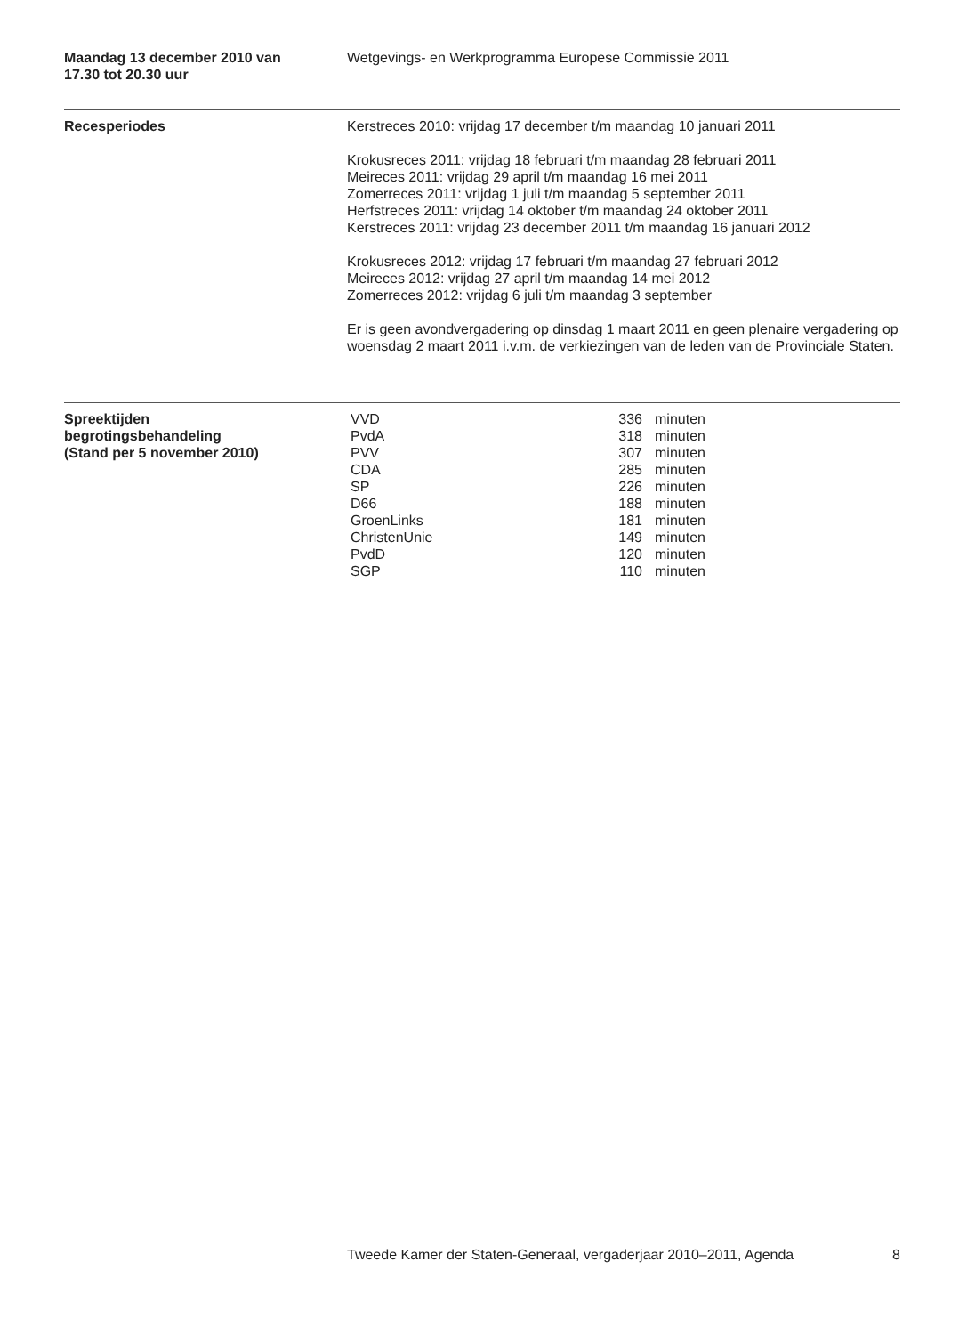Maandag 13 december 2010 van
17.30 tot 20.30 uur
Wetgevings- en Werkprogramma Europese Commissie 2011
Recesperiodes Kerstreces 2010: vrijdag 17 december t/m maandag 10 januari 2011
Krokusreces 2011: vrijdag 18 februari t/m maandag 28 februari 2011
Meireces 2011: vrijdag 29 april t/m maandag 16 mei 2011
Zomerreces 2011: vrijdag 1 juli t/m maandag 5 september 2011
Herfstreces 2011: vrijdag 14 oktober t/m maandag 24 oktober 2011
Kerstreces 2011: vrijdag 23 december 2011 t/m maandag 16 januari 2012
Krokusreces 2012: vrijdag 17 februari t/m maandag 27 februari 2012
Meireces 2012: vrijdag 27 april t/m maandag 14 mei 2012
Zomerreces 2012: vrijdag 6 juli t/m maandag 3 september
Er is geen avondvergadering op dinsdag 1 maart 2011 en geen plenaire vergadering op woensdag 2 maart 2011 i.v.m. de verkiezingen van de leden van de Provinciale Staten.
Spreektijden
begrotingsbehandeling
(Stand per 5 november 2010)
| VVD | 336 | minuten |
| PvdA | 318 | minuten |
| PVV | 307 | minuten |
| CDA | 285 | minuten |
| SP | 226 | minuten |
| D66 | 188 | minuten |
| GroenLinks | 181 | minuten |
| ChristenUnie | 149 | minuten |
| PvdD | 120 | minuten |
| SGP | 110 | minuten |
Tweede Kamer der Staten-Generaal, vergaderjaar 2010–2011, Agenda 8